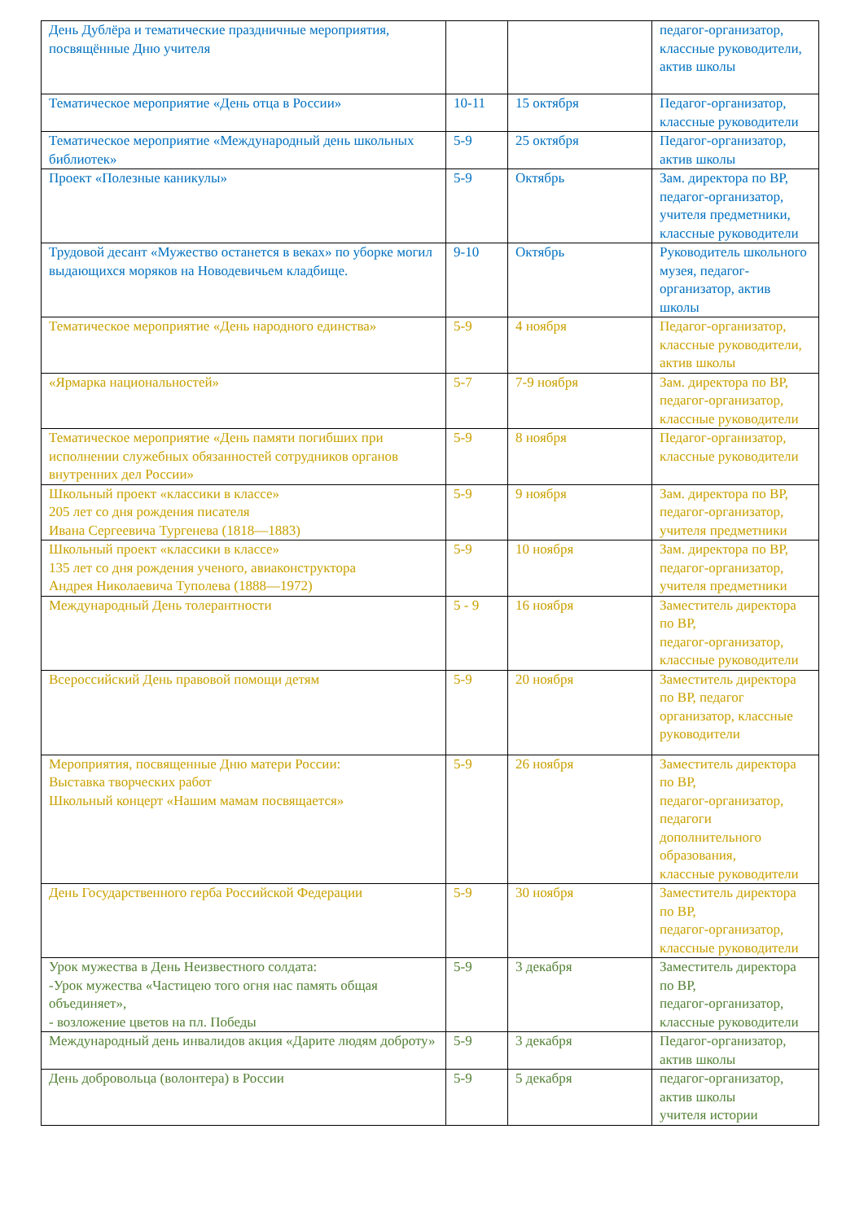| День Дублёра и тематические праздничные мероприятия, посвящённые Дню учителя | | | педагог-организатор, классные руководители, актив школы |
| Тематическое мероприятие «День отца в России» | 10-11 | 15 октября | Педагог-организатор, классные руководители |
| Тематическое мероприятие «Международный день школьных библиотек» | 5-9 | 25 октября | Педагог-организатор, актив школы |
| Проект «Полезные каникулы» | 5-9 | Октябрь | Зам. директора по ВР, педагог-организатор, учителя предметники, классные руководители |
| Трудовой десант «Мужество останется в веках» по уборке могил выдающихся моряков на Новодевичьем кладбище. | 9-10 | Октябрь | Руководитель школьного музея, педагог-организатор, актив школы |
| Тематическое мероприятие «День народного единства» | 5-9 | 4 ноября | Педагог-организатор, классные руководители, актив школы |
| «Ярмарка национальностей» | 5-7 | 7-9 ноября | Зам. директора по ВР, педагог-организатор, классные руководители |
| Тематическое мероприятие «День памяти погибших при исполнении служебных обязанностей сотрудников органов внутренних дел России» | 5-9 | 8 ноября | Педагог-организатор, классные руководители |
| Школьный проект «классики в классе» 205 лет со дня рождения писателя Ивана Сергеевича Тургенева (1818—1883) | 5-9 | 9 ноября | Зам. директора по ВР, педагог-организатор, учителя предметники |
| Школьный проект «классики в классе» 135 лет со дня рождения ученого, авиаконструктора Андрея Николаевича Туполева (1888—1972) | 5-9 | 10 ноября | Зам. директора по ВР, педагог-организатор, учителя предметники |
| Международный День толерантности | 5 - 9 | 16 ноября | Заместитель директора по ВР, педагог-организатор, классные руководители |
| Всероссийский День правовой помощи детям | 5-9 | 20 ноября | Заместитель директора по ВР, педагог организатор, классные руководители |
| Мероприятия, посвященные Дню матери России: Выставка творческих работ Школьный концерт «Нашим мамам посвящается» | 5-9 | 26 ноября | Заместитель директора по ВР, педагог-организатор, педагоги дополнительного образования, классные руководители |
| День Государственного герба Российской Федерации | 5-9 | 30 ноября | Заместитель директора по ВР, педагог-организатор, классные руководители |
| Урок мужества в День Неизвестного солдата: -Урок мужества «Частицею того огня нас память общая объединяет», - возложение цветов на пл. Победы | 5-9 | 3 декабря | Заместитель директора по ВР, педагог-организатор, классные руководители |
| Международный день инвалидов акция «Дарите людям доброту» | 5-9 | 3 декабря | Педагог-организатор, актив школы |
| День добровольца (волонтера) в России | 5-9 | 5 декабря | педагог-организатор, актив школы учителя истории |